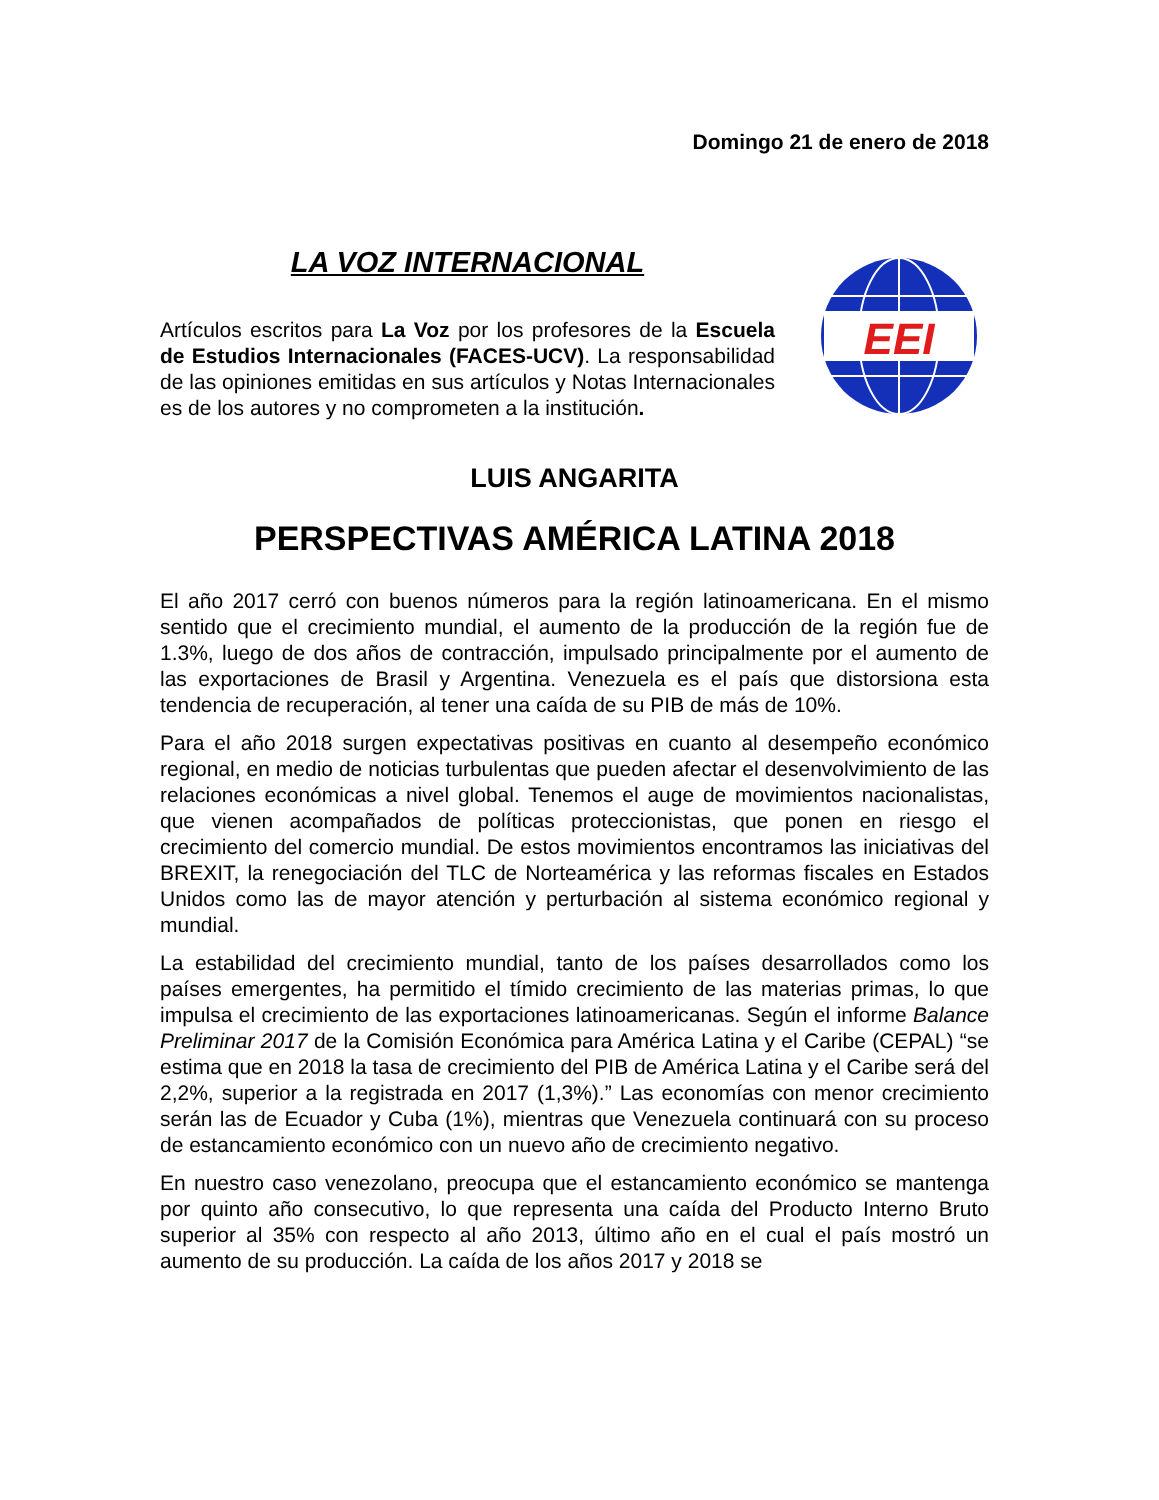Domingo 21 de enero de 2018
LA VOZ INTERNACIONAL
Artículos escritos para La Voz por los profesores de la Escuela de Estudios Internacionales (FACES-UCV). La responsabilidad de las opiniones emitidas en sus artículos y Notas Internacionales es de los autores y no comprometen a la institución.
EEI
LUIS ANGARITA
PERSPECTIVAS AMÉRICA LATINA 2018
El año 2017 cerró con buenos números para la región latinoamericana. En el mismo sentido que el crecimiento mundial, el aumento de la producción de la región fue de 1.3%, luego de dos años de contracción, impulsado principalmente por el aumento de las exportaciones de Brasil y Argentina. Venezuela es el país que distorsiona esta tendencia de recuperación, al tener una caída de su PIB de más de 10%.
Para el año 2018 surgen expectativas positivas en cuanto al desempeño económico regional, en medio de noticias turbulentas que pueden afectar el desenvolvimiento de las relaciones económicas a nivel global. Tenemos el auge de movimientos nacionalistas, que vienen acompañados de políticas proteccionistas, que ponen en riesgo el crecimiento del comercio mundial. De estos movimientos encontramos las iniciativas del BREXIT, la renegociación del TLC de Norteamérica y las reformas fiscales en Estados Unidos como las de mayor atención y perturbación al sistema económico regional y mundial.
La estabilidad del crecimiento mundial, tanto de los países desarrollados como los países emergentes, ha permitido el tímido crecimiento de las materias primas, lo que impulsa el crecimiento de las exportaciones latinoamericanas. Según el informe Balance Preliminar 2017 de la Comisión Económica para América Latina y el Caribe (CEPAL) “se estima que en 2018 la tasa de crecimiento del PIB de América Latina y el Caribe será del 2,2%, superior a la registrada en 2017 (1,3%).” Las economías con menor crecimiento serán las de Ecuador y Cuba (1%), mientras que Venezuela continuará con su proceso de estancamiento económico con un nuevo año de crecimiento negativo.
En nuestro caso venezolano, preocupa que el estancamiento económico se mantenga por quinto año consecutivo, lo que representa una caída del Producto Interno Bruto superior al 35% con respecto al año 2013, último año en el cual el país mostró un aumento de su producción. La caída de los años 2017 y 2018 se